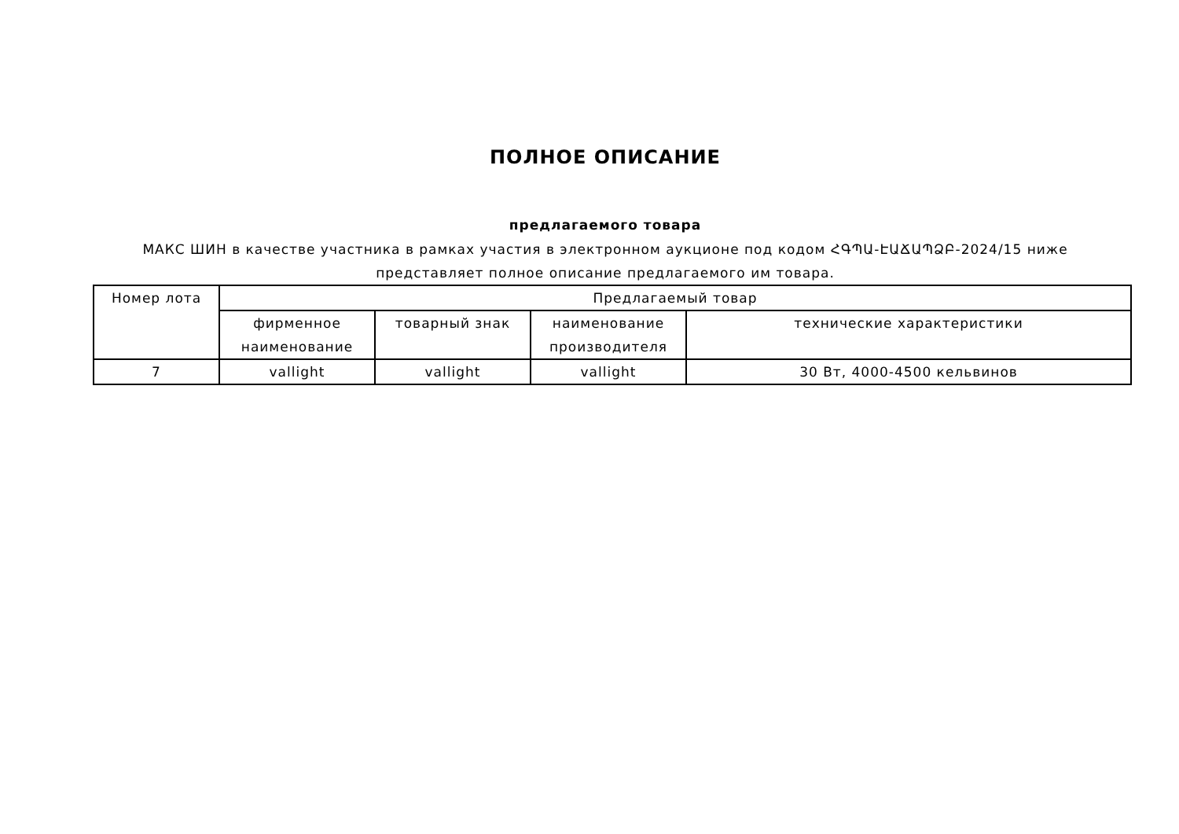ПОЛНОЕ ОПИСАНИЕ
предлагаемого товара
МАКС ШИН в качестве участника в рамках участия в электронном аукционе под кодом ՀԳՊԱ-ԷԱՃԱՊՁԲ-2024/15 ниже
представляет полное описание предлагаемого им товара.
| Номер лота | Предлагаемый товар | | | |
| --- | --- | --- | --- | --- |
| | фирменное наименование | товарный знак | наименование производителя | технические характеристики |
| 7 | vallight | vallight | vallight | 30 Вт, 4000-4500 кельвинов |